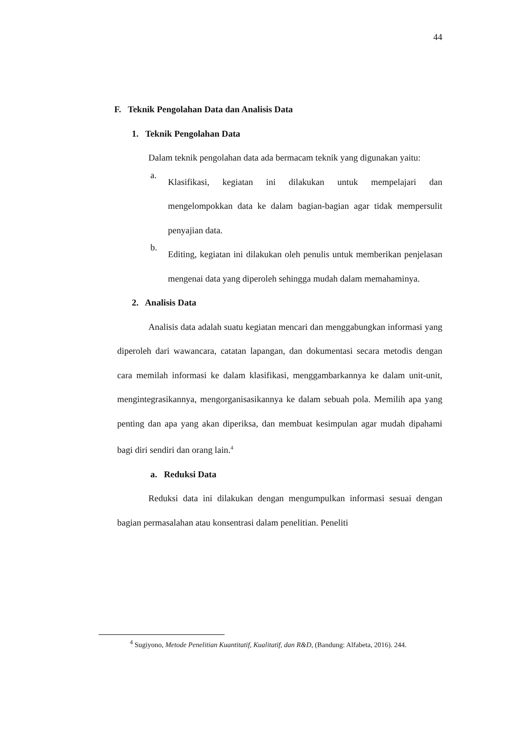44
F. Teknik Pengolahan Data dan Analisis Data
1. Teknik Pengolahan Data
Dalam teknik pengolahan data ada bermacam teknik yang digunakan yaitu:
a.
Klasifikasi, kegiatan ini dilakukan untuk mempelajari dan mengelompokkan data ke dalam bagian-bagian agar tidak mempersulit penyajian data.
b.
Editing, kegiatan ini dilakukan oleh penulis untuk memberikan penjelasan mengenai data yang diperoleh sehingga mudah dalam memahaminya.
2. Analisis Data
Analisis data adalah suatu kegiatan mencari dan menggabungkan informasi yang diperoleh dari wawancara, catatan lapangan, dan dokumentasi secara metodis dengan cara memilah informasi ke dalam klasifikasi, menggambarkannya ke dalam unit-unit, mengintegrasikannya, mengorganisasikannya ke dalam sebuah pola. Memilih apa yang penting dan apa yang akan diperiksa, dan membuat kesimpulan agar mudah dipahami bagi diri sendiri dan orang lain.<sup>4</sup>
a. Reduksi Data
Reduksi data ini dilakukan dengan mengumpulkan informasi sesuai dengan bagian permasalahan atau konsentrasi dalam penelitian. Peneliti
<sup>4</sup> Sugiyono, Metode Penelitian Kuantitatif, Kualitatif, dan R&D, (Bandung: Alfabeta, 2016). 244.